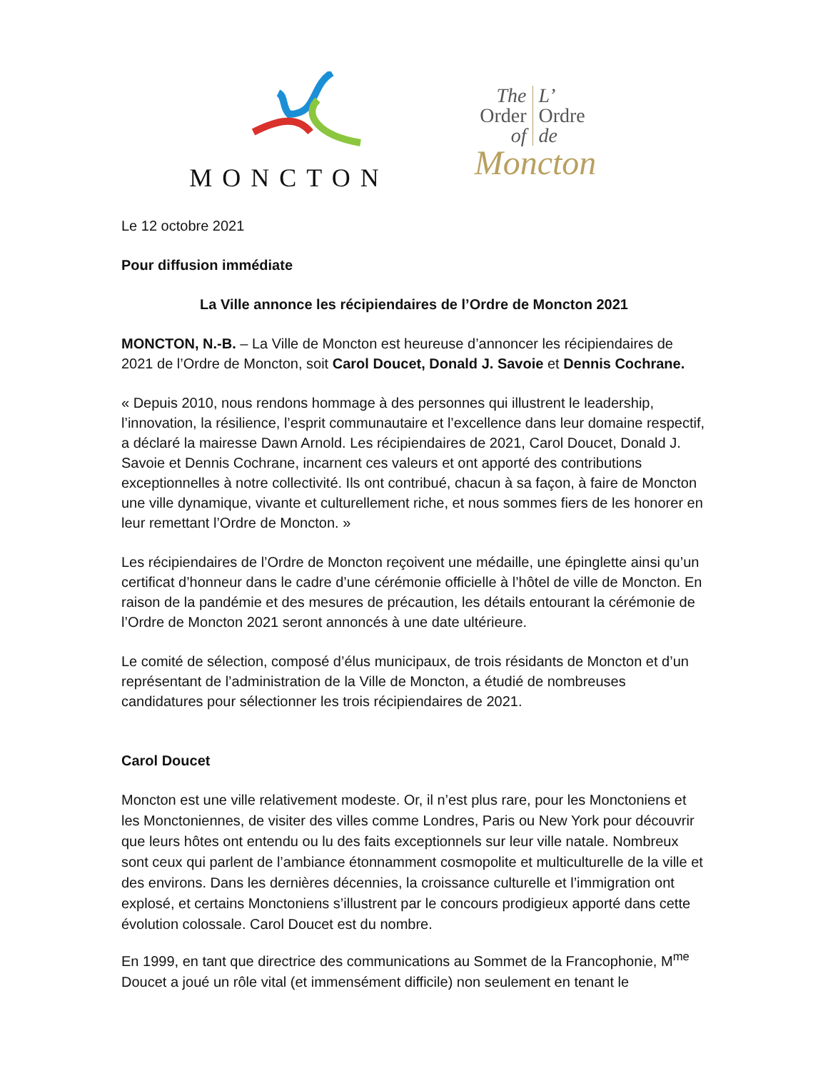MONCTON
The L’
Order Ordre
of de
Moncton
Le 12 octobre 2021
Pour diffusion immédiate
La Ville annonce les récipiendaires de l’Ordre de Moncton 2021
MONCTON, N.-B. – La Ville de Moncton est heureuse d’annoncer les récipiendaires de 2021 de l’Ordre de Moncton, soit Carol Doucet, Donald J. Savoie et Dennis Cochrane.
« Depuis 2010, nous rendons hommage à des personnes qui illustrent le leadership, l’innovation, la résilience, l’esprit communautaire et l’excellence dans leur domaine respectif, a déclaré la mairesse Dawn Arnold. Les récipiendaires de 2021, Carol Doucet, Donald J. Savoie et Dennis Cochrane, incarnent ces valeurs et ont apporté des contributions exceptionnelles à notre collectivité. Ils ont contribué, chacun à sa façon, à faire de Moncton une ville dynamique, vivante et culturellement riche, et nous sommes fiers de les honorer en leur remettant l’Ordre de Moncton. »
Les récipiendaires de l’Ordre de Moncton reçoivent une médaille, une épinglette ainsi qu’un certificat d’honneur dans le cadre d’une cérémonie officielle à l’hôtel de ville de Moncton. En raison de la pandémie et des mesures de précaution, les détails entourant la cérémonie de l’Ordre de Moncton 2021 seront annoncés à une date ultérieure.
Le comité de sélection, composé d’élus municipaux, de trois résidants de Moncton et d’un représentant de l’administration de la Ville de Moncton, a étudié de nombreuses candidatures pour sélectionner les trois récipiendaires de 2021.
Carol Doucet
Moncton est une ville relativement modeste. Or, il n’est plus rare, pour les Monctoniens et les Monctoniennes, de visiter des villes comme Londres, Paris ou New York pour découvrir que leurs hôtes ont entendu ou lu des faits exceptionnels sur leur ville natale. Nombreux sont ceux qui parlent de l’ambiance étonnamment cosmopolite et multiculturelle de la ville et des environs. Dans les dernières décennies, la croissance culturelle et l’immigration ont explosé, et certains Monctoniens s’illustrent par le concours prodigieux apporté dans cette évolution colossale. Carol Doucet est du nombre.
En 1999, en tant que directrice des communications au Sommet de la Francophonie, M<sup>me</sup> Doucet a joué un rôle vital (et immensément difficile) non seulement en tenant le